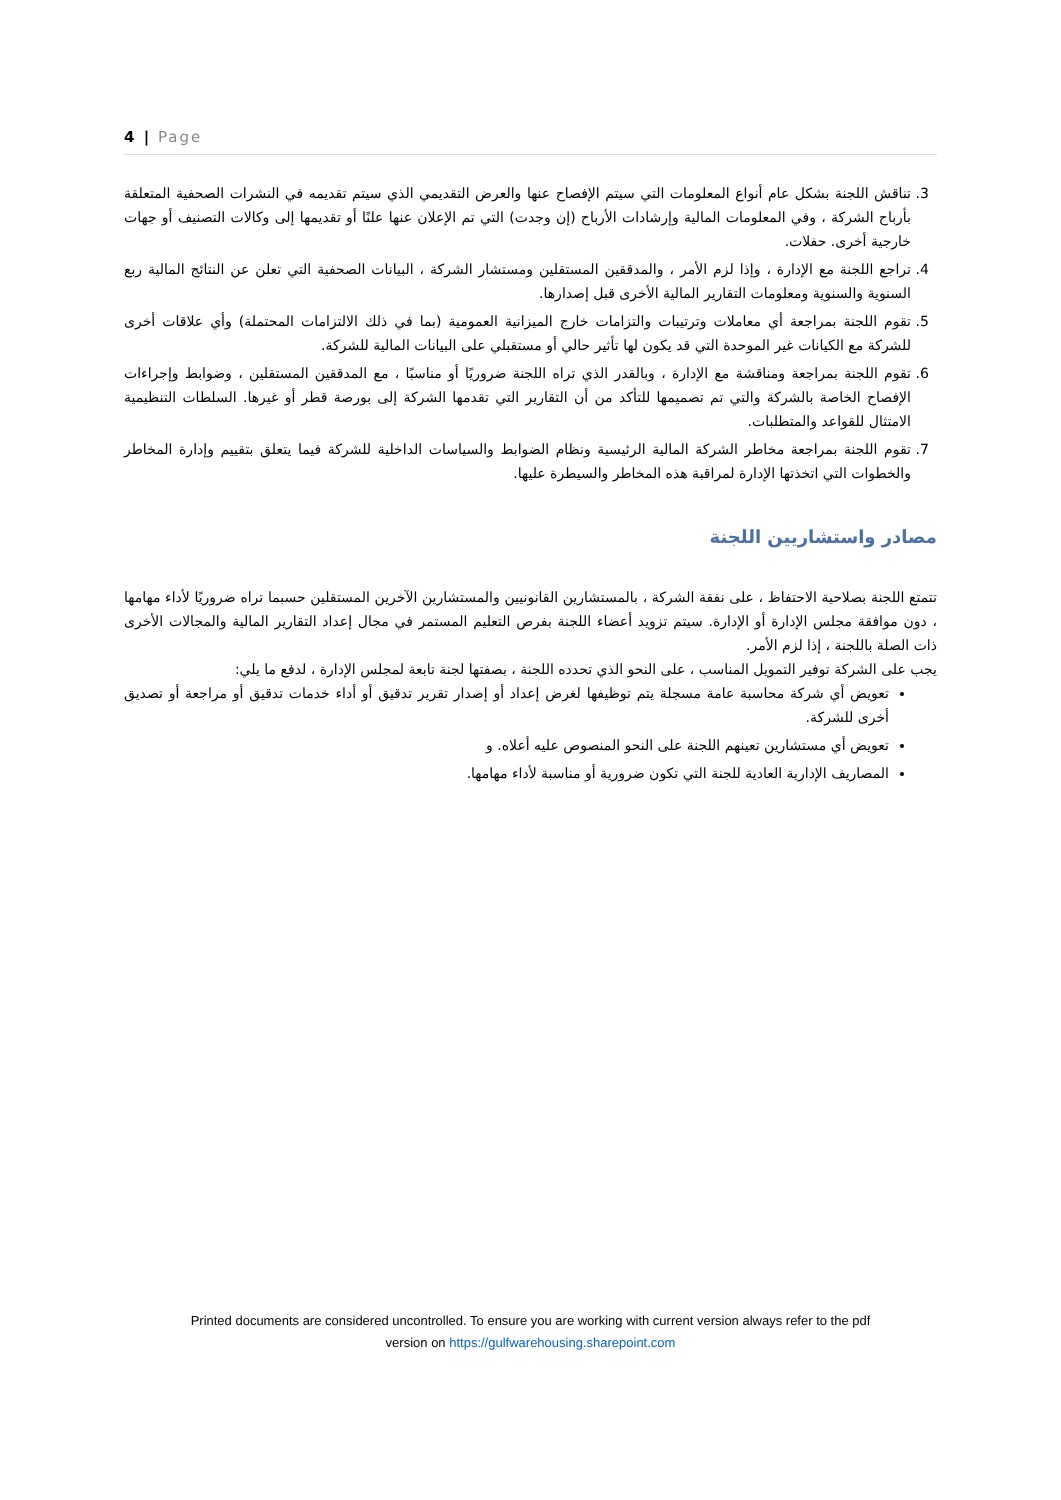4 | Page
3. تناقش اللجنة بشكل عام أنواع المعلومات التي سيتم الإفصاح عنها والعرض التقديمي الذي سيتم تقديمه في النشرات الصحفية المتعلقة بأرباح الشركة ، وفي المعلومات المالية وإرشادات الأرباح (إن وجدت) التي تم الإعلان عنها علنًا أو تقديمها إلى وكالات التصنيف أو جهات خارجية أخرى. حفلات.
4. تراجع اللجنة مع الإدارة ، وإذا لزم الأمر ، والمدققين المستقلين ومستشار الشركة ، البيانات الصحفية التي تعلن عن النتائج المالية ربع السنوية والسنوية ومعلومات التقارير المالية الأخرى قبل إصدارها.
5. تقوم اللجنة بمراجعة أي معاملات وترتيبات والتزامات خارج الميزانية العمومية (بما في ذلك الالتزامات المحتملة) وأي علاقات أخرى للشركة مع الكيانات غير الموحدة التي قد يكون لها تأثير حالي أو مستقبلي على البيانات المالية للشركة.
6. تقوم اللجنة بمراجعة ومناقشة مع الإدارة ، وبالقدر الذي تراه اللجنة ضروريًا أو مناسبًا ، مع المدققين المستقلين ، وضوابط وإجراءات الإفصاح الخاصة بالشركة والتي تم تصميمها للتأكد من أن التقارير التي تقدمها الشركة إلى بورصة قطر أو غيرها. السلطات التنظيمية الامتثال للقواعد والمتطلبات.
7. تقوم اللجنة بمراجعة مخاطر الشركة المالية الرئيسية ونظام الضوابط والسياسات الداخلية للشركة فيما يتعلق بتقييم وإدارة المخاطر والخطوات التي اتخذتها الإدارة لمراقبة هذه المخاطر والسيطرة عليها.
مصادر واستشاريين اللجنة
تتمتع اللجنة بصلاحية الاحتفاظ ، على نفقة الشركة ، بالمستشارين القانونيين والمستشارين الآخرين المستقلين حسبما تراه ضروريًا لأداء مهامها ، دون موافقة مجلس الإدارة أو الإدارة. سيتم تزويد أعضاء اللجنة بفرص التعليم المستمر في مجال إعداد التقارير المالية والمجالات الأخرى ذات الصلة باللجنة ، إذا لزم الأمر.
يجب على الشركة توفير التمويل المناسب ، على النحو الذي تحدده اللجنة ، بصفتها لجنة تابعة لمجلس الإدارة ، لدفع ما يلي:
تعويض أي شركة محاسبة عامة مسجلة يتم توظيفها لغرض إعداد أو إصدار تقرير تدقيق أو أداء خدمات تدقيق أو مراجعة أو تصديق أخرى للشركة.
تعويض أي مستشارين تعينهم اللجنة على النحو المنصوص عليه أعلاه. و
المصاريف الإدارية العادية للجنة التي تكون ضرورية أو مناسبة لأداء مهامها.
Printed documents are considered uncontrolled. To ensure you are working with current version always refer to the pdf
version on https://gulfwarehousing.sharepoint.com